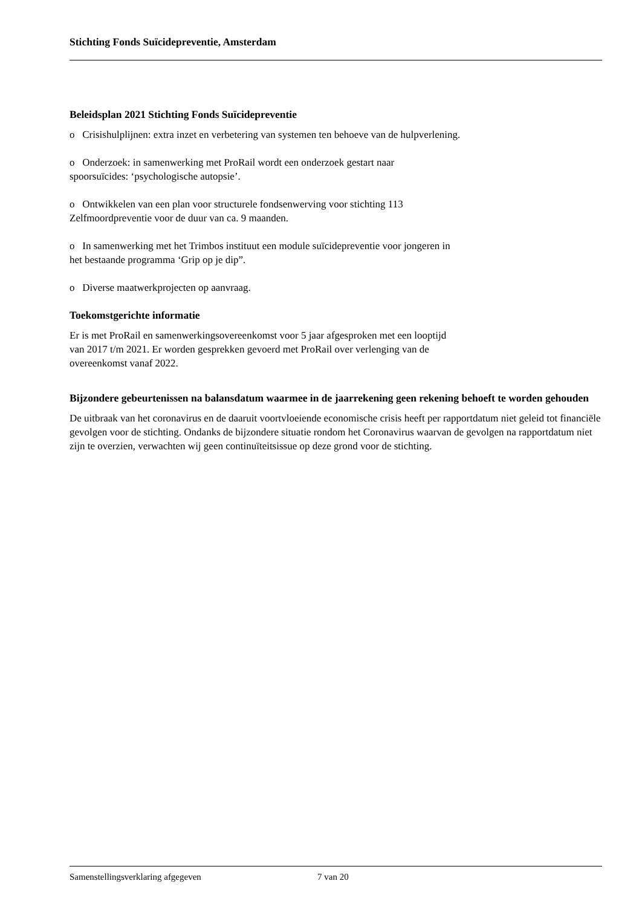Stichting Fonds Suïcidepreventie, Amsterdam
Beleidsplan 2021 Stichting Fonds Suïcidepreventie
o Crisishulplijnen: extra inzet en verbetering van systemen ten behoeve van de hulpverlening.
o Onderzoek: in samenwerking met ProRail wordt een onderzoek gestart naar
spoorsuïcides: ‘psychologische autopsie’.
o Ontwikkelen van een plan voor structurele fondsenwerving voor stichting 113
Zelfmoordpreventie voor de duur van ca. 9 maanden.
o In samenwerking met het Trimbos instituut een module suïcidepreventie voor jongeren in
het bestaande programma ‘Grip op je dip”.
o Diverse maatwerkprojecten op aanvraag.
Toekomstgerichte informatie
Er is met ProRail en samenwerkingsovereenkomst voor 5 jaar afgesproken met een looptijd
van 2017 t/m 2021. Er worden gesprekken gevoerd met ProRail over verlenging van de
overeenkomst vanaf 2022.
Bijzondere gebeurtenissen na balansdatum waarmee in de jaarrekening geen rekening behoeft te worden gehouden
De uitbraak van het coronavirus en de daaruit voortvloeiende economische crisis heeft per rapportdatum niet geleid tot financiële gevolgen voor de stichting. Ondanks de bijzondere situatie rondom het Coronavirus waarvan de gevolgen na rapportdatum niet zijn te overzien, verwachten wij geen continuïteitsissue op deze grond voor de stichting.
Samenstellingsverklaring afgegeven 7 van 20